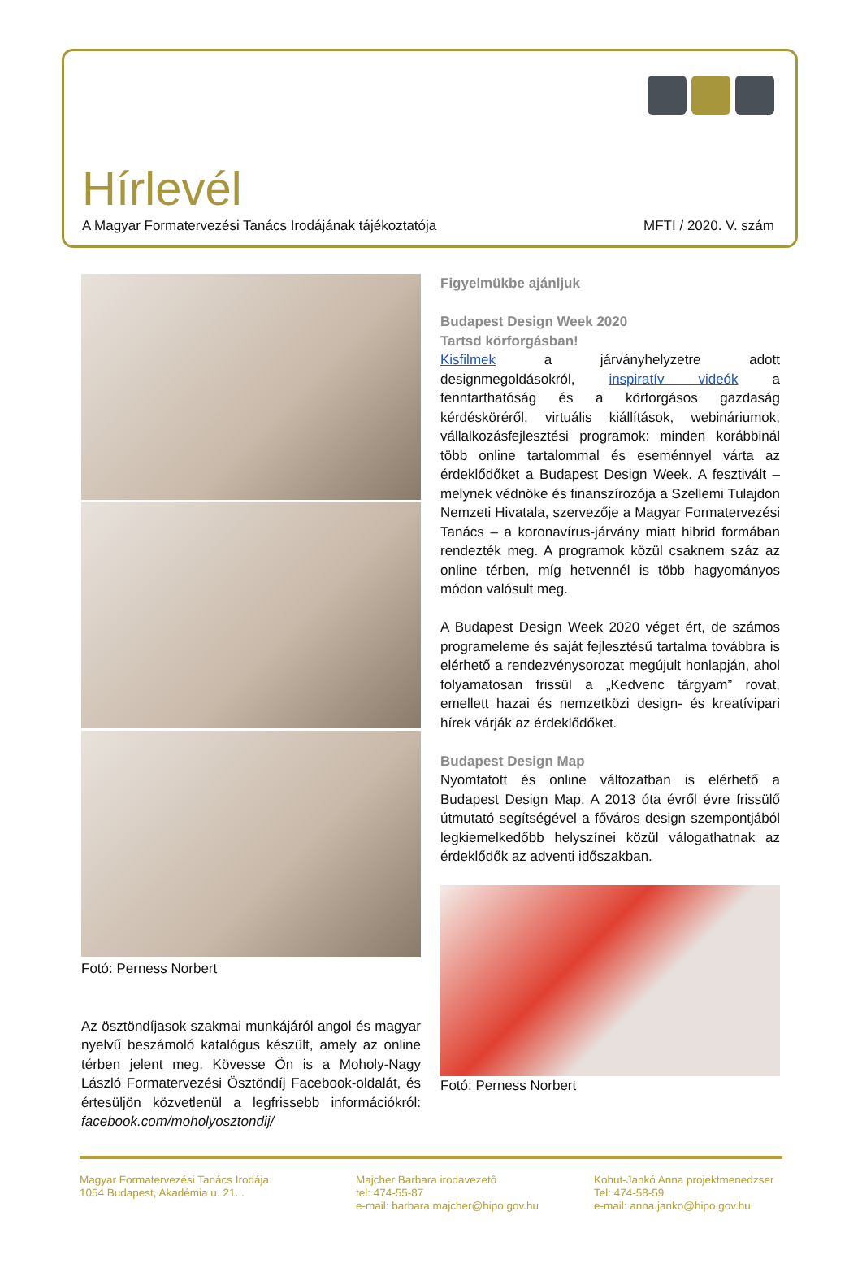Hírlevél
A Magyar Formatervezési Tanács Irodájának tájékoztatója MFTI / 2020. V. szám
Fotó: Perness Norbert
Az ösztöndíjasok szakmai munkájáról angol és magyar nyelvű beszámoló katalógus készült, amely az online térben jelent meg. Kövesse Ön is a Moholy-Nagy László Formatervezési Ösztöndíj Facebook-oldalát, és értesüljön közvetlenül a legfrissebb információkról: facebook.com/moholyosztondij/
Figyelmükbe ajánljuk
Budapest Design Week 2020
Tartsd körforgásban!
Kisfilmek a járványhelyzetre adott designmegoldásokról, inspiratív videók a fenntarthatóság és a körforgásos gazdaság kérdésköréről, virtuális kiállítások, webináriumok, vállalkozásfejlesztési programok: minden korábbinál több online tartalommal és eseménnyel várta az érdeklődőket a Budapest Design Week. A fesztivált – melynek védnöke és finanszírozója a Szellemi Tulajdon Nemzeti Hivatala, szervezője a Magyar Formatervezési Tanács – a koronavírus-járvány miatt hibrid formában rendezték meg. A programok közül csaknem száz az online térben, míg hetvennél is több hagyományos módon valósult meg.
A Budapest Design Week 2020 véget ért, de számos programeleme és saját fejlesztésű tartalma továbbra is elérhető a rendezvénysorozat megújult honlapján, ahol folyamatosan frissül a „Kedvenc tárgyam” rovat, emellett hazai és nemzetközi design- és kreatívipari hírek várják az érdeklődőket.
Budapest Design Map
Nyomtatott és online változatban is elérhető a Budapest Design Map. A 2013 óta évről évre frissülő útmutató segítségével a főváros design szempontjából legkiemelkedőbb helyszínei közül válogathatnak az érdeklődők az adventi időszakban.
Fotó: Perness Norbert
Magyar Formatervezési Tanács Irodája
1054 Budapest, Akadémia u. 21. .
Majcher Barbara irodavezetô
tel: 474-55-87
e-mail: barbara.majcher@hipo.gov.hu
Kohut-Jankó Anna projektmenedzser
Tel: 474-58-59
e-mail: anna.janko@hipo.gov.hu